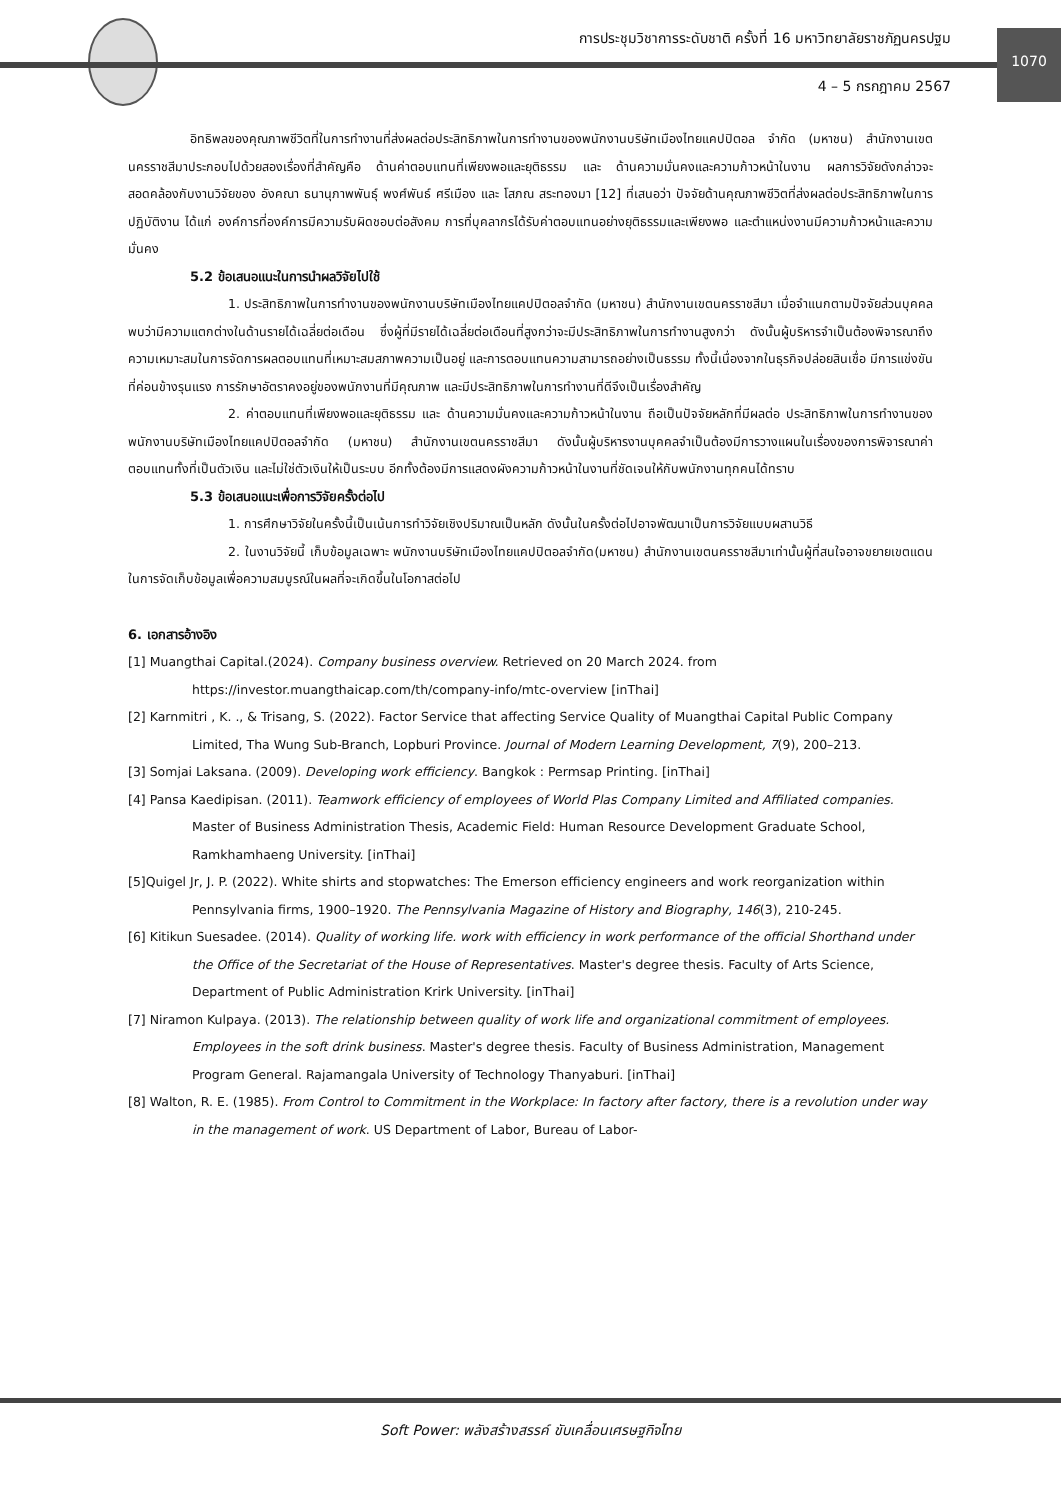การประชุมวิชาการระดับชาติ ครั้งที่ 16 มหาวิทยาลัยราชภัฏนครปฐม
4 – 5 กรกฎาคม 2567
1070
อิทธิพลของคุณภาพชีวิตที่ในการทำงานที่ส่งผลต่อประสิทธิภาพในการทำงานของพนักงานบริษัทเมืองไทยแคปปิตอล จำกัด (มหาชน) สำนักงานเขตนครราชสีมาประกอบไปด้วยสองเรื่องที่สำคัญคือ ด้านค่าตอบแทนที่เพียงพอและยุติธรรม และ ด้านความมั่นคงและความก้าวหน้าในงาน ผลการวิจัยดังกล่าวจะสอดคล้องกับงานวิจัยของ อังคณา ธนานุภาพพันธุ์ พงศ์พันธ์ ศรีเมือง และ โสภณ สระทองมา [12] ที่เสนอว่า ปัจจัยด้านคุณภาพชีวิตที่ส่งผลต่อประสิทธิภาพในการปฏิบัติงาน ได้แก่ องค์การที่องค์การมีความรับผิดชอบต่อสังคม การที่บุคลากรได้รับค่าตอบแทนอย่างยุติธรรมและเพียงพอ และตำแหน่งงานมีความก้าวหน้าและความมั่นคง
5.2 ข้อเสนอแนะในการนำผลวิจัยไปใช้
1. ประสิทธิภาพในการทำงานของพนักงานบริษัทเมืองไทยแคปปิตอลจำกัด (มหาชน) สำนักงานเขตนครราชสีมา เมื่อจำแนกตามปัจจัยส่วนบุคคล พบว่ามีความแตกต่างในด้านรายได้เฉลี่ยต่อเดือน ซึ่งผู้ที่มีรายได้เฉลี่ยต่อเดือนที่สูงกว่าจะมีประสิทธิภาพในการทำงานสูงกว่า ดังนั้นผู้บริหารจำเป็นต้องพิจารณาถึงความเหมาะสมในการจัดการผลตอบแทนที่เหมาะสมสภาพความเป็นอยู่ และการตอบแทนความสามารถอย่างเป็นธรรม ทั้งนี้เนื่องจากในธุรกิจปล่อยสินเชื่อ มีการแข่งขันที่ค่อนข้างรุนแรง การรักษาอัตราคงอยู่ของพนักงานที่มีคุณภาพ และมีประสิทธิภาพในการทำงานที่ดีจึงเป็นเรื่องสำคัญ
2. ค่าตอบแทนที่เพียงพอและยุติธรรม และ ด้านความมั่นคงและความก้าวหน้าในงาน ถือเป็นปัจจัยหลักที่มีผลต่อ ประสิทธิภาพในการทำงานของพนักงานบริษัทเมืองไทยแคปปิตอลจำกัด (มหาชน) สำนักงานเขตนครราชสีมา ดังนั้นผู้บริหารงานบุคคลจำเป็นต้องมีการวางแผนในเรื่องของการพิจารณาค่าตอบแทนทั้งที่เป็นตัวเงิน และไม่ใช่ตัวเงินให้เป็นระบบ อีกทั้งต้องมีการแสดงผังความก้าวหน้าในงานที่ชัดเจนให้กับพนักงานทุกคนได้ทราบ
5.3 ข้อเสนอแนะเพื่อการวิจัยครั้งต่อไป
1. การศึกษาวิจัยในครั้งนี้เป็นเน้นการทำวิจัยเชิงปริมาณเป็นหลัก ดังนั้นในครั้งต่อไปอาจพัฒนาเป็นการวิจัยแบบผสานวิธี
2. ในงานวิจัยนี้ เก็บข้อมูลเฉพาะ พนักงานบริษัทเมืองไทยแคปปิตอลจำกัด(มหาชน) สำนักงานเขตนครราชสีมาเท่านั้นผู้ที่สนใจอาจขยายเขตแดนในการจัดเก็บข้อมูลเพื่อความสมบูรณ์ในผลที่จะเกิดขึ้นในโอกาสต่อไป
6. เอกสารอ้างอิง
[1] Muangthai Capital.(2024). Company business overview. Retrieved on 20 March 2024. from https://investor.muangthaicap.com/th/company-info/mtc-overview [inThai]
[2] Karnmitri , K. ., & Trisang, S. (2022). Factor Service that affecting Service Quality of Muangthai Capital Public Company Limited, Tha Wung Sub-Branch, Lopburi Province. Journal of Modern Learning Development, 7(9), 200–213.
[3] Somjai Laksana. (2009). Developing work efficiency. Bangkok : Permsap Printing. [inThai]
[4] Pansa Kaedipisan. (2011). Teamwork efficiency of employees of World Plas Company Limited and Affiliated companies. Master of Business Administration Thesis, Academic Field: Human Resource Development Graduate School, Ramkhamhaeng University. [inThai]
[5]Quigel Jr, J. P. (2022). White shirts and stopwatches: The Emerson efficiency engineers and work reorganization within Pennsylvania firms, 1900–1920. The Pennsylvania Magazine of History and Biography, 146(3), 210-245.
[6] Kitikun Suesadee. (2014). Quality of working life. work with efficiency in work performance of the official Shorthand under the Office of the Secretariat of the House of Representatives. Master's degree thesis. Faculty of Arts Science, Department of Public Administration Krirk University. [inThai]
[7] Niramon Kulpaya. (2013). The relationship between quality of work life and organizational commitment of employees. Employees in the soft drink business. Master's degree thesis. Faculty of Business Administration, Management Program General. Rajamangala University of Technology Thanyaburi. [inThai]
[8] Walton, R. E. (1985). From Control to Commitment in the Workplace: In factory after factory, there is a revolution under way in the management of work. US Department of Labor, Bureau of Labor-
Soft Power: พลังสร้างสรรค์ ขับเคลื่อนเศรษฐกิจไทย